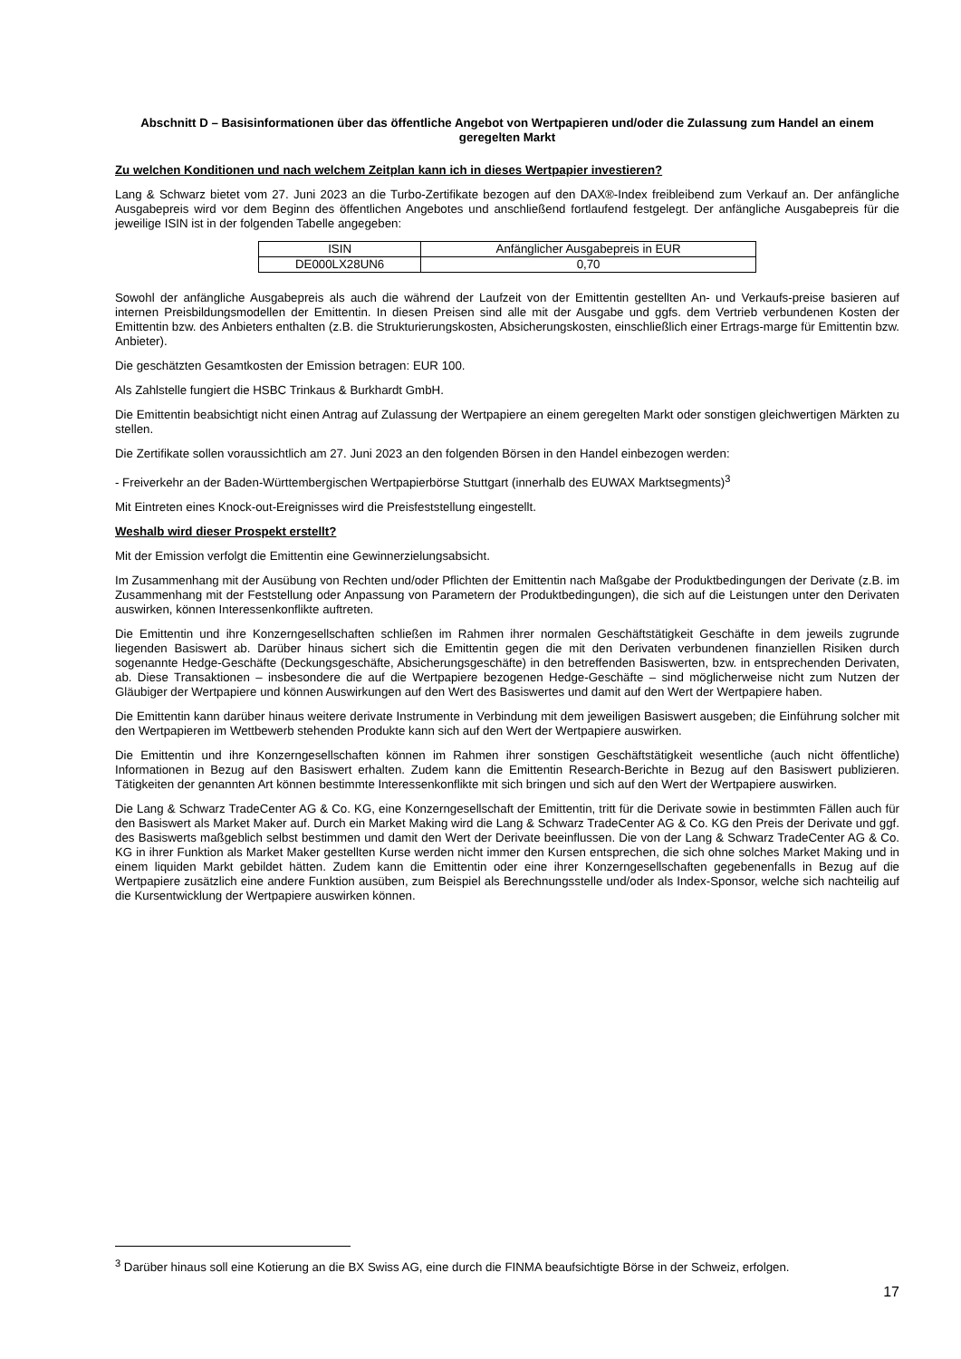Abschnitt D – Basisinformationen über das öffentliche Angebot von Wertpapieren und/oder die Zulassung zum Handel an einem geregelten Markt
Zu welchen Konditionen und nach welchem Zeitplan kann ich in dieses Wertpapier investieren?
Lang & Schwarz bietet vom 27. Juni 2023 an die Turbo-Zertifikate bezogen auf den DAX®-Index freibleibend zum Verkauf an. Der anfängliche Ausgabepreis wird vor dem Beginn des öffentlichen Angebotes und anschließend fortlaufend festgelegt. Der anfängliche Ausgabepreis für die jeweilige ISIN ist in der folgenden Tabelle angegeben:
| ISIN | Anfänglicher Ausgabepreis in EUR |
| --- | --- |
| DE000LX28UN6 | 0,70 |
Sowohl der anfängliche Ausgabepreis als auch die während der Laufzeit von der Emittentin gestellten An- und Verkaufs-preise basieren auf internen Preisbildungsmodellen der Emittentin. In diesen Preisen sind alle mit der Ausgabe und ggfs. dem Vertrieb verbundenen Kosten der Emittentin bzw. des Anbieters enthalten (z.B. die Strukturierungskosten, Absicherungskosten, einschließlich einer Ertrags-marge für Emittentin bzw. Anbieter).
Die geschätzten Gesamtkosten der Emission betragen: EUR 100.
Als Zahlstelle fungiert die HSBC Trinkaus & Burkhardt GmbH.
Die Emittentin beabsichtigt nicht einen Antrag auf Zulassung der Wertpapiere an einem geregelten Markt oder sonstigen gleichwertigen Märkten zu stellen.
Die Zertifikate sollen voraussichtlich am 27. Juni 2023 an den folgenden Börsen in den Handel einbezogen werden:
- Freiverkehr an der Baden-Württembergischen Wertpapierbörse Stuttgart (innerhalb des EUWAX Marktsegments)<sup>3</sup>
Mit Eintreten eines Knock-out-Ereignisses wird die Preisfeststellung eingestellt.
Weshalb wird dieser Prospekt erstellt?
Mit der Emission verfolgt die Emittentin eine Gewinnerzielungsabsicht.
Im Zusammenhang mit der Ausübung von Rechten und/oder Pflichten der Emittentin nach Maßgabe der Produktbedingungen der Derivate (z.B. im Zusammenhang mit der Feststellung oder Anpassung von Parametern der Produktbedingungen), die sich auf die Leistungen unter den Derivaten auswirken, können Interessenkonflikte auftreten.
Die Emittentin und ihre Konzerngesellschaften schließen im Rahmen ihrer normalen Geschäftstätigkeit Geschäfte in dem jeweils zugrunde liegenden Basiswert ab. Darüber hinaus sichert sich die Emittentin gegen die mit den Derivaten verbundenen finanziellen Risiken durch sogenannte Hedge-Geschäfte (Deckungsgeschäfte, Absicherungsgeschäfte) in den betreffenden Basiswerten, bzw. in entsprechenden Derivaten, ab. Diese Transaktionen – insbesondere die auf die Wertpapiere bezogenen Hedge-Geschäfte – sind möglicherweise nicht zum Nutzen der Gläubiger der Wertpapiere und können Auswirkungen auf den Wert des Basiswertes und damit auf den Wert der Wertpapiere haben.
Die Emittentin kann darüber hinaus weitere derivate Instrumente in Verbindung mit dem jeweiligen Basiswert ausgeben; die Einführung solcher mit den Wertpapieren im Wettbewerb stehenden Produkte kann sich auf den Wert der Wertpapiere auswirken.
Die Emittentin und ihre Konzerngesellschaften können im Rahmen ihrer sonstigen Geschäftstätigkeit wesentliche (auch nicht öffentliche) Informationen in Bezug auf den Basiswert erhalten. Zudem kann die Emittentin Research-Berichte in Bezug auf den Basiswert publizieren. Tätigkeiten der genannten Art können bestimmte Interessenkonflikte mit sich bringen und sich auf den Wert der Wertpapiere auswirken.
Die Lang & Schwarz TradeCenter AG & Co. KG, eine Konzerngesellschaft der Emittentin, tritt für die Derivate sowie in bestimmten Fällen auch für den Basiswert als Market Maker auf. Durch ein Market Making wird die Lang & Schwarz TradeCenter AG & Co. KG den Preis der Derivate und ggf. des Basiswerts maßgeblich selbst bestimmen und damit den Wert der Derivate beeinflussen. Die von der Lang & Schwarz TradeCenter AG & Co. KG in ihrer Funktion als Market Maker gestellten Kurse werden nicht immer den Kursen entsprechen, die sich ohne solches Market Making und in einem liquiden Markt gebildet hätten. Zudem kann die Emittentin oder eine ihrer Konzerngesellschaften gegebenenfalls in Bezug auf die Wertpapiere zusätzlich eine andere Funktion ausüben, zum Beispiel als Berechnungsstelle und/oder als Index-Sponsor, welche sich nachteilig auf die Kursentwicklung der Wertpapiere auswirken können.
<sup>3</sup> Darüber hinaus soll eine Kotierung an die BX Swiss AG, eine durch die FINMA beaufsichtigte Börse in der Schweiz, erfolgen.
17